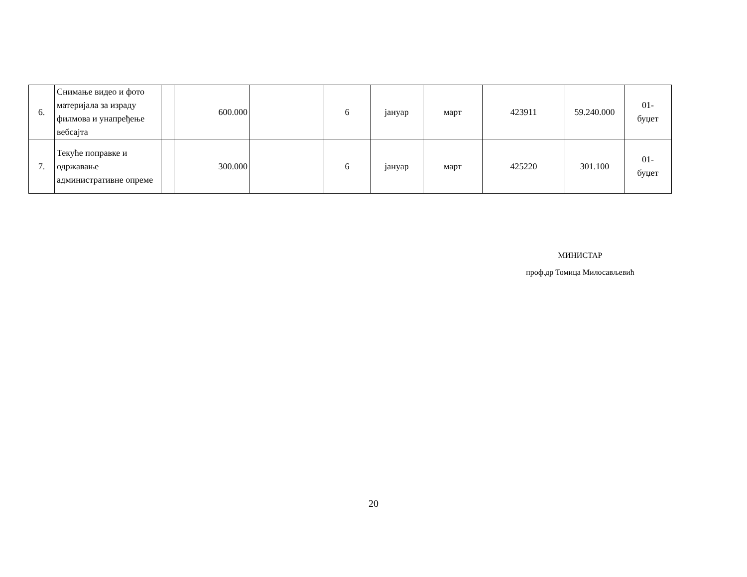| 6. | Снимање видео и фото материјала за израду филмова и унапређење вебсајта | | 600.000 | | 6 | јануар | март | 423911 | 59.240.000 | 01- буџет |
| 7. | Текуће поправке и одржавање административне опреме | | 300.000 | | 6 | јануар | март | 425220 | 301.100 | 01- буџет |
МИНИСТАР
проф.др Томица Милосављевић
20